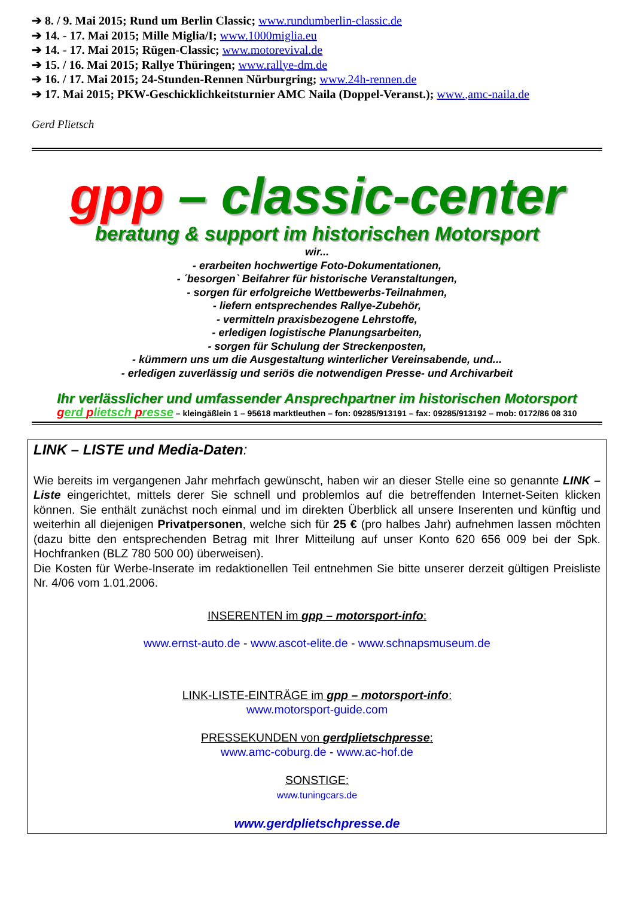➔ 8. / 9. Mai 2015; Rund um Berlin Classic; www.rundumberlin-classic.de
➔ 14. - 17. Mai 2015; Mille Miglia/I; www.1000miglia.eu
➔ 14. - 17. Mai 2015; Rügen-Classic; www.motorevival.de
➔ 15. / 16. Mai 2015; Rallye Thüringen; www.rallye-dm.de
➔ 16. / 17. Mai 2015; 24-Stunden-Rennen Nürburgring; www.24h-rennen.de
➔ 17. Mai 2015; PKW-Geschicklichkeitsturnier AMC Naila (Doppel-Veranst.); www.,amc-naila.de
Gerd Plietsch
gpp – classic-center
beratung & support im historischen Motorsport
wir...
- erarbeiten hochwertige Foto-Dokumentationen,
- ´besorgen` Beifahrer für historische Veranstaltungen,
- sorgen für erfolgreiche Wettbewerbs-Teilnahmen,
- liefern entsprechendes Rallye-Zubehör,
- vermitteln praxisbezogene Lehrstoffe,
- erledigen logistische Planungsarbeiten,
- sorgen für Schulung der Streckenposten,
- kümmern uns um die Ausgestaltung winterlicher Vereinsabende, und...
- erledigen zuverlässig und seriös die notwendigen Presse- und Archivarbeit
Ihr verlässlicher und umfassender Ansprechpartner im historischen Motorsport
gerd plietsch presse – kleingäßlein 1 – 95618 marktleuthen – fon: 09285/913191 – fax: 09285/913192 – mob: 0172/86 08 310
LINK – LISTE und Media-Daten:
Wie bereits im vergangenen Jahr mehrfach gewünscht, haben wir an dieser Stelle eine so genannte LINK – Liste eingerichtet, mittels derer Sie schnell und problemlos auf die betreffenden Internet-Seiten klicken können. Sie enthält zunächst noch einmal und im direkten Überblick all unsere Inserenten und künftig und weiterhin all diejenigen Privatpersonen, welche sich für 25 € (pro halbes Jahr) aufnehmen lassen möchten (dazu bitte den entsprechenden Betrag mit Ihrer Mitteilung auf unser Konto 620 656 009 bei der Spk. Hochfranken (BLZ 780 500 00) überweisen).
Die Kosten für Werbe-Inserate im redaktionellen Teil entnehmen Sie bitte unserer derzeit gültigen Preisliste Nr. 4/06 vom 1.01.2006.
INSERENTEN im gpp – motorsport-info:
www.ernst-auto.de - www.ascot-elite.de - www.schnapsmuseum.de
LINK-LISTE-EINTRÄGE im gpp – motorsport-info:
www.motorsport-guide.com
PRESSEKUNDEN von gerdplietschpresse:
www.amc-coburg.de - www.ac-hof.de
SONSTIGE:
www.tuningcars.de
www.gerdplietschpresse.de